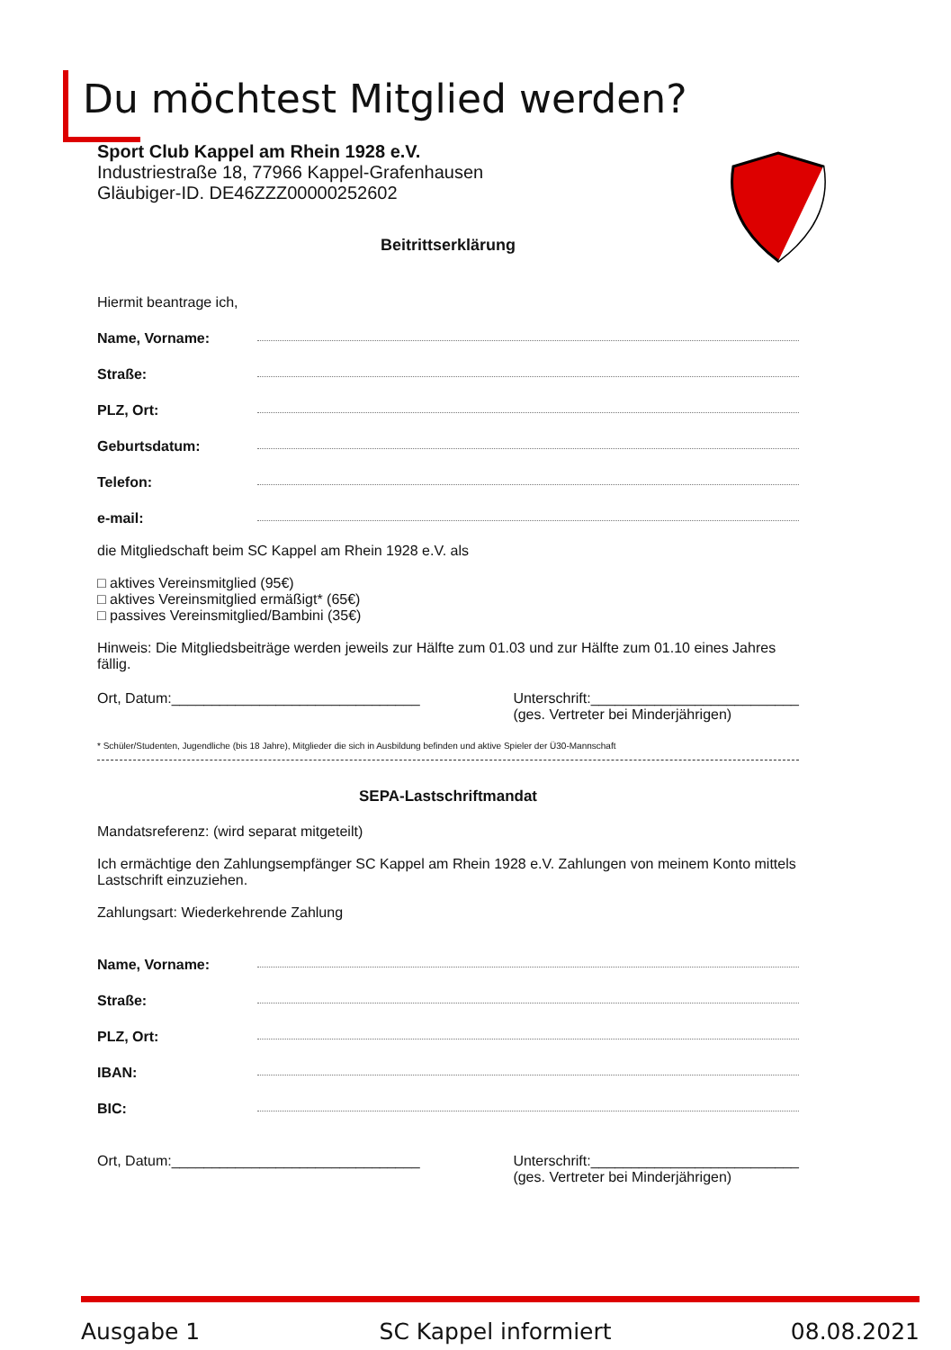Du möchtest Mitglied werden?
Sport Club Kappel am Rhein 1928 e.V.
Industriestraße 18, 77966 Kappel-Grafenhausen
Gläubiger-ID. DE46ZZZ00000252602
Beitrittserklärung
Hiermit beantrage ich,
Name, Vorname:
Straße:
PLZ, Ort:
Geburtsdatum:
Telefon:
e-mail:
die Mitgliedschaft beim SC Kappel am Rhein 1928 e.V. als
□ aktives Vereinsmitglied (95€)
□ aktives Vereinsmitglied ermäßigt* (65€)
□ passives Vereinsmitglied/Bambini (35€)
Hinweis: Die Mitgliedsbeiträge werden jeweils zur Hälfte zum 01.03 und zur Hälfte zum 01.10 eines Jahres fällig.
Ort, Datum:_______________________________
Unterschrift:__________________________
(ges. Vertreter bei Minderjährigen)
* Schüler/Studenten, Jugendliche (bis 18 Jahre), Mitglieder die sich in Ausbildung befinden und aktive Spieler der Ü30-Mannschaft
SEPA-Lastschriftmandat
Mandatsreferenz: (wird separat mitgeteilt)
Ich ermächtige den Zahlungsempfänger SC Kappel am Rhein 1928 e.V. Zahlungen von meinem Konto mittels Lastschrift einzuziehen.
Zahlungsart: Wiederkehrende Zahlung
Name, Vorname:
Straße:
PLZ, Ort:
IBAN:
BIC:
Ort, Datum:_______________________________
Unterschrift:__________________________
(ges. Vertreter bei Minderjährigen)
Ausgabe 1 SC Kappel informiert 08.08.2021